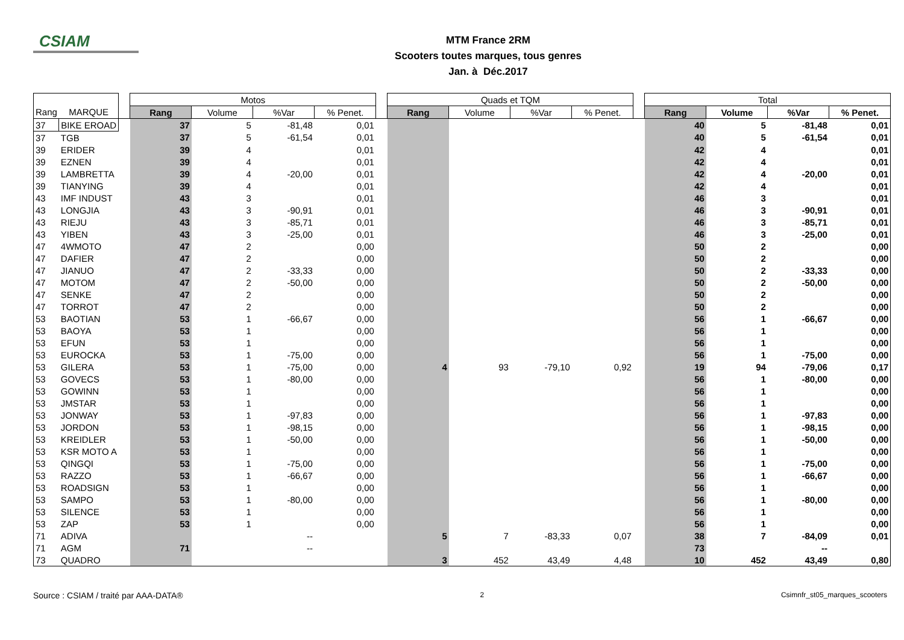CSIAM
MTM France 2RM
Scooters toutes marques, tous genres
Jan. à Déc.2017
| | | | Motos | | | | | Quads et TQM | | | | | Total | | | |
| --- | --- | --- | --- | --- | --- | --- | --- | --- | --- | --- | --- | --- | --- | --- | --- | --- |
| Rang | MARQUE | | Rang | Volume | %Var | % Penet. | | Rang | Volume | %Var | % Penet. | | Rang | Volume | %Var | % Penet. |
| 37 | BIKE EROAD | | 37 | 5 | -81,48 | 0,01 | | | | | | | 40 | 5 | -81,48 | 0,01 |
| 37 | TGB | | 37 | 5 | -61,54 | 0,01 | | | | | | | 40 | 5 | -61,54 | 0,01 |
| 39 | ERIDER | | 39 | 4 | | 0,01 | | | | | | | 42 | 4 | | 0,01 |
| 39 | EZNEN | | 39 | 4 | | 0,01 | | | | | | | 42 | 4 | | 0,01 |
| 39 | LAMBRETTA | | 39 | 4 | -20,00 | 0,01 | | | | | | | 42 | 4 | -20,00 | 0,01 |
| 39 | TIANYING | | 39 | 4 | | 0,01 | | | | | | | 42 | 4 | | 0,01 |
| 43 | IMF INDUST | | 43 | 3 | | 0,01 | | | | | | | 46 | 3 | | 0,01 |
| 43 | LONGJIA | | 43 | 3 | -90,91 | 0,01 | | | | | | | 46 | 3 | -90,91 | 0,01 |
| 43 | RIEJU | | 43 | 3 | -85,71 | 0,01 | | | | | | | 46 | 3 | -85,71 | 0,01 |
| 43 | YIBEN | | 43 | 3 | -25,00 | 0,01 | | | | | | | 46 | 3 | -25,00 | 0,01 |
| 47 | 4WMOTO | | 47 | 2 | | 0,00 | | | | | | | 50 | 2 | | 0,00 |
| 47 | DAFIER | | 47 | 2 | | 0,00 | | | | | | | 50 | 2 | | 0,00 |
| 47 | JIANUO | | 47 | 2 | -33,33 | 0,00 | | | | | | | 50 | 2 | -33,33 | 0,00 |
| 47 | MOTOM | | 47 | 2 | -50,00 | 0,00 | | | | | | | 50 | 2 | -50,00 | 0,00 |
| 47 | SENKE | | 47 | 2 | | 0,00 | | | | | | | 50 | 2 | | 0,00 |
| 47 | TORROT | | 47 | 2 | | 0,00 | | | | | | | 50 | 2 | | 0,00 |
| 53 | BAOTIAN | | 53 | 1 | -66,67 | 0,00 | | | | | | | 56 | 1 | -66,67 | 0,00 |
| 53 | BAOYA | | 53 | 1 | | 0,00 | | | | | | | 56 | 1 | | 0,00 |
| 53 | EFUN | | 53 | 1 | | 0,00 | | | | | | | 56 | 1 | | 0,00 |
| 53 | EUROCKA | | 53 | 1 | -75,00 | 0,00 | | | | | | | 56 | 1 | -75,00 | 0,00 |
| 53 | GILERA | | 53 | 1 | -75,00 | 0,00 | | 4 | 93 | -79,10 | 0,92 | | 19 | 94 | -79,06 | 0,17 |
| 53 | GOVECS | | 53 | 1 | -80,00 | 0,00 | | | | | | | 56 | 1 | -80,00 | 0,00 |
| 53 | GOWINN | | 53 | 1 | | 0,00 | | | | | | | 56 | 1 | | 0,00 |
| 53 | JMSTAR | | 53 | 1 | | 0,00 | | | | | | | 56 | 1 | | 0,00 |
| 53 | JONWAY | | 53 | 1 | -97,83 | 0,00 | | | | | | | 56 | 1 | -97,83 | 0,00 |
| 53 | JORDON | | 53 | 1 | -98,15 | 0,00 | | | | | | | 56 | 1 | -98,15 | 0,00 |
| 53 | KREIDLER | | 53 | 1 | -50,00 | 0,00 | | | | | | | 56 | 1 | -50,00 | 0,00 |
| 53 | KSR MOTO A | | 53 | 1 | | 0,00 | | | | | | | 56 | 1 | | 0,00 |
| 53 | QINGQI | | 53 | 1 | -75,00 | 0,00 | | | | | | | 56 | 1 | -75,00 | 0,00 |
| 53 | RAZZO | | 53 | 1 | -66,67 | 0,00 | | | | | | | 56 | 1 | -66,67 | 0,00 |
| 53 | ROADSIGN | | 53 | 1 | | 0,00 | | | | | | | 56 | 1 | | 0,00 |
| 53 | SAMPO | | 53 | 1 | -80,00 | 0,00 | | | | | | | 56 | 1 | -80,00 | 0,00 |
| 53 | SILENCE | | 53 | 1 | | 0,00 | | | | | | | 56 | 1 | | 0,00 |
| 53 | ZAP | | 53 | 1 | | 0,00 | | | | | | | 56 | 1 | | 0,00 |
| 71 | ADIVA | | | | -- | | | 5 | 7 | -83,33 | 0,07 | | 38 | 7 | -84,09 | 0,01 |
| 71 | AGM | | 71 | | -- | | | | | | | | 73 | | -- | |
| 73 | QUADRO | | | | | | | 3 | 452 | 43,49 | 4,48 | | 10 | 452 | 43,49 | 0,80 |
Source : CSIAM / traité par AAA-DATA® 2 Csimnfr_st05_marques_scooters